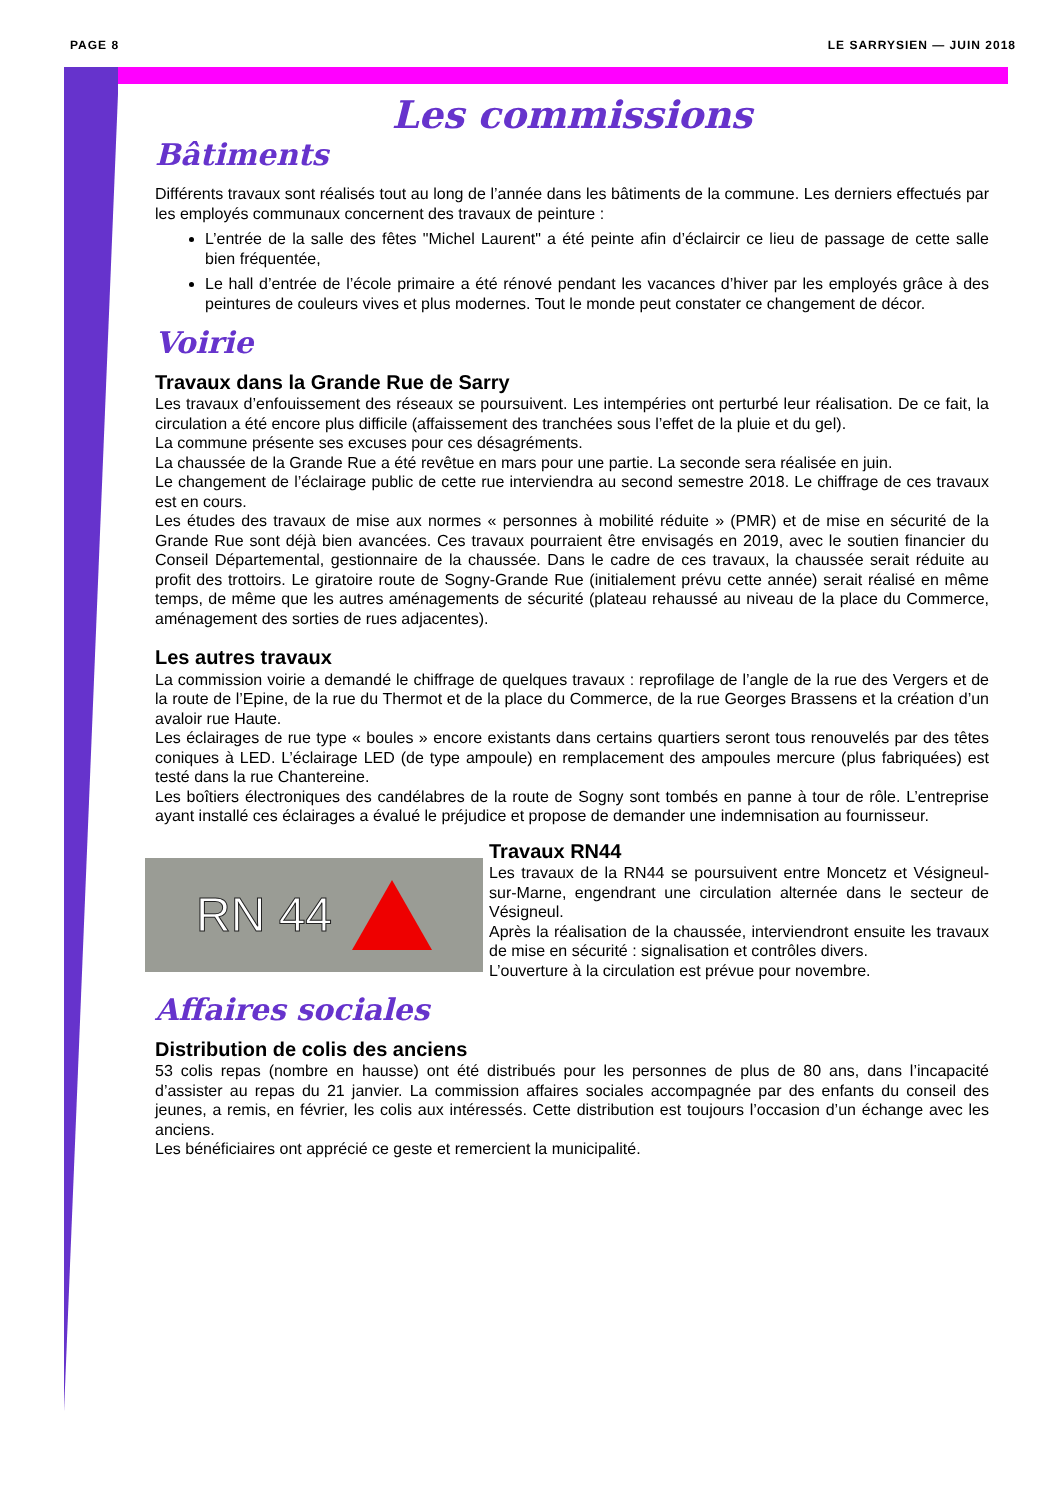PAGE 8 LE SARRYSIEN — JUIN 2018
Les commissions
Bâtiments
Différents travaux sont réalisés tout au long de l’année dans les bâtiments de la commune. Les derniers effectués par les employés communaux concernent des travaux de peinture :
L’entrée de la salle des fêtes "Michel Laurent" a été peinte afin d’éclaircir ce lieu de passage de cette salle bien fréquentée,
Le hall d’entrée de l’école primaire a été rénové pendant les vacances d’hiver par les employés grâce à des peintures de couleurs vives et plus modernes. Tout le monde peut constater ce changement de décor.
Voirie
Travaux dans la Grande Rue de Sarry
Les travaux d’enfouissement des réseaux se poursuivent. Les intempéries ont perturbé leur réalisation. De ce fait, la circulation a été encore plus difficile (affaissement des tranchées sous l’effet de la pluie et du gel).
La commune présente ses excuses pour ces désagréments.
La chaussée de la Grande Rue a été revêtue en mars pour une partie. La seconde sera réalisée en juin.
Le changement de l’éclairage public de cette rue interviendra au second semestre 2018. Le chiffrage de ces travaux est en cours.
Les études des travaux de mise aux normes « personnes à mobilité réduite » (PMR) et de mise en sécurité de la Grande Rue sont déjà bien avancées. Ces travaux pourraient être envisagés en 2019, avec le soutien financier du Conseil Départemental, gestionnaire de la chaussée. Dans le cadre de ces travaux, la chaussée serait réduite au profit des trottoirs. Le giratoire route de Sogny-Grande Rue (initialement prévu cette année) serait réalisé en même temps, de même que les autres aménagements de sécurité (plateau rehaussé au niveau de la place du Commerce, aménagement des sorties de rues adjacentes).
Les autres travaux
La commission voirie a demandé le chiffrage de quelques travaux : reprofilage de l’angle de la rue des Vergers et de la route de l’Epine, de la rue du Thermot et de la place du Commerce, de la rue Georges Brassens et la création d’un avaloir rue Haute.
Les éclairages de rue type « boules » encore existants dans certains quartiers seront tous renouvelés par des têtes coniques à LED. L’éclairage LED (de type ampoule) en remplacement des ampoules mercure (plus fabriquées) est testé dans la rue Chantereine.
Les boîtiers électroniques des candélabres de la route de Sogny sont tombés en panne à tour de rôle. L’entreprise ayant installé ces éclairages a évalué le préjudice et propose de demander une indemnisation au fournisseur.
RN 44
Travaux RN44
Les travaux de la RN44 se poursuivent entre Moncetz et Vésigneul-sur-Marne, engendrant une circulation alternée dans le secteur de Vésigneul.
Après la réalisation de la chaussée, interviendront ensuite les travaux de mise en sécurité : signalisation et contrôles divers.
L’ouverture à la circulation est prévue pour novembre.
Affaires sociales
Distribution de colis des anciens
53 colis repas (nombre en hausse) ont été distribués pour les personnes de plus de 80 ans, dans l’incapacité d’assister au repas du 21 janvier. La commission affaires sociales accompagnée par des enfants du conseil des jeunes, a remis, en février, les colis aux intéressés. Cette distribution est toujours l’occasion d’un échange avec les anciens.
Les bénéficiaires ont apprécié ce geste et remercient la municipalité.